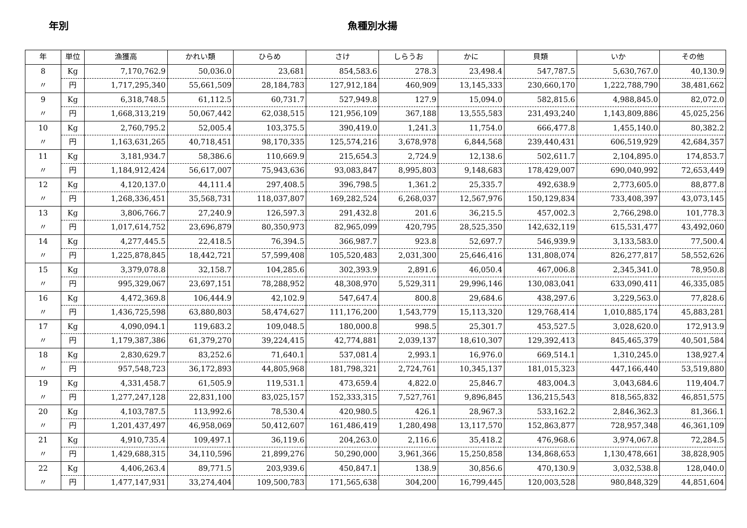年別 魚種別水揚
| 年 | 単位 | 漁獲高 | かれい類 | ひらめ | さけ | しらうお | かに | 貝類 | いか | その他 |
| --- | --- | --- | --- | --- | --- | --- | --- | --- | --- | --- |
| 8 | Kg | 7,170,762.9 | 50,036.0 | 23,681 | 854,583.6 | 278.3 | 23,498.4 | 547,787.5 | 5,630,767.0 | 40,130.9 |
| 〃 | 円 | 1,717,295,340 | 55,661,509 | 28,184,783 | 127,912,184 | 460,909 | 13,145,333 | 230,660,170 | 1,222,788,790 | 38,481,662 |
| 9 | Kg | 6,318,748.5 | 61,112.5 | 60,731.7 | 527,949.8 | 127.9 | 15,094.0 | 582,815.6 | 4,988,845.0 | 82,072.0 |
| 〃 | 円 | 1,668,313,219 | 50,067,442 | 62,038,515 | 121,956,109 | 367,188 | 13,555,583 | 231,493,240 | 1,143,809,886 | 45,025,256 |
| 10 | Kg | 2,760,795.2 | 52,005.4 | 103,375.5 | 390,419.0 | 1,241.3 | 11,754.0 | 666,477.8 | 1,455,140.0 | 80,382.2 |
| 〃 | 円 | 1,163,631,265 | 40,718,451 | 98,170,335 | 125,574,216 | 3,678,978 | 6,844,568 | 239,440,431 | 606,519,929 | 42,684,357 |
| 11 | Kg | 3,181,934.7 | 58,386.6 | 110,669.9 | 215,654.3 | 2,724.9 | 12,138.6 | 502,611.7 | 2,104,895.0 | 174,853.7 |
| 〃 | 円 | 1,184,912,424 | 56,617,007 | 75,943,636 | 93,083,847 | 8,995,803 | 9,148,683 | 178,429,007 | 690,040,992 | 72,653,449 |
| 12 | Kg | 4,120,137.0 | 44,111.4 | 297,408.5 | 396,798.5 | 1,361.2 | 25,335.7 | 492,638.9 | 2,773,605.0 | 88,877.8 |
| 〃 | 円 | 1,268,336,451 | 35,568,731 | 118,037,807 | 169,282,524 | 6,268,037 | 12,567,976 | 150,129,834 | 733,408,397 | 43,073,145 |
| 13 | Kg | 3,806,766.7 | 27,240.9 | 126,597.3 | 291,432.8 | 201.6 | 36,215.5 | 457,002.3 | 2,766,298.0 | 101,778.3 |
| 〃 | 円 | 1,017,614,752 | 23,696,879 | 80,350,973 | 82,965,099 | 420,795 | 28,525,350 | 142,632,119 | 615,531,477 | 43,492,060 |
| 14 | Kg | 4,277,445.5 | 22,418.5 | 76,394.5 | 366,987.7 | 923.8 | 52,697.7 | 546,939.9 | 3,133,583.0 | 77,500.4 |
| 〃 | 円 | 1,225,878,845 | 18,442,721 | 57,599,408 | 105,520,483 | 2,031,300 | 25,646,416 | 131,808,074 | 826,277,817 | 58,552,626 |
| 15 | Kg | 3,379,078.8 | 32,158.7 | 104,285.6 | 302,393.9 | 2,891.6 | 46,050.4 | 467,006.8 | 2,345,341.0 | 78,950.8 |
| 〃 | 円 | 995,329,067 | 23,697,151 | 78,288,952 | 48,308,970 | 5,529,311 | 29,996,146 | 130,083,041 | 633,090,411 | 46,335,085 |
| 16 | Kg | 4,472,369.8 | 106,444.9 | 42,102.9 | 547,647.4 | 800.8 | 29,684.6 | 438,297.6 | 3,229,563.0 | 77,828.6 |
| 〃 | 円 | 1,436,725,598 | 63,880,803 | 58,474,627 | 111,176,200 | 1,543,779 | 15,113,320 | 129,768,414 | 1,010,885,174 | 45,883,281 |
| 17 | Kg | 4,090,094.1 | 119,683.2 | 109,048.5 | 180,000.8 | 998.5 | 25,301.7 | 453,527.5 | 3,028,620.0 | 172,913.9 |
| 〃 | 円 | 1,179,387,386 | 61,379,270 | 39,224,415 | 42,774,881 | 2,039,137 | 18,610,307 | 129,392,413 | 845,465,379 | 40,501,584 |
| 18 | Kg | 2,830,629.7 | 83,252.6 | 71,640.1 | 537,081.4 | 2,993.1 | 16,976.0 | 669,514.1 | 1,310,245.0 | 138,927.4 |
| 〃 | 円 | 957,548,723 | 36,172,893 | 44,805,968 | 181,798,321 | 2,724,761 | 10,345,137 | 181,015,323 | 447,166,440 | 53,519,880 |
| 19 | Kg | 4,331,458.7 | 61,505.9 | 119,531.1 | 473,659.4 | 4,822.0 | 25,846.7 | 483,004.3 | 3,043,684.6 | 119,404.7 |
| 〃 | 円 | 1,277,247,128 | 22,831,100 | 83,025,157 | 152,333,315 | 7,527,761 | 9,896,845 | 136,215,543 | 818,565,832 | 46,851,575 |
| 20 | Kg | 4,103,787.5 | 113,992.6 | 78,530.4 | 420,980.5 | 426.1 | 28,967.3 | 533,162.2 | 2,846,362.3 | 81,366.1 |
| 〃 | 円 | 1,201,437,497 | 46,958,069 | 50,412,607 | 161,486,419 | 1,280,498 | 13,117,570 | 152,863,877 | 728,957,348 | 46,361,109 |
| 21 | Kg | 4,910,735.4 | 109,497.1 | 36,119.6 | 204,263.0 | 2,116.6 | 35,418.2 | 476,968.6 | 3,974,067.8 | 72,284.5 |
| 〃 | 円 | 1,429,688,315 | 34,110,596 | 21,899,276 | 50,290,000 | 3,961,366 | 15,250,858 | 134,868,653 | 1,130,478,661 | 38,828,905 |
| 22 | Kg | 4,406,263.4 | 89,771.5 | 203,939.6 | 450,847.1 | 138.9 | 30,856.6 | 470,130.9 | 3,032,538.8 | 128,040.0 |
| 〃 | 円 | 1,477,147,931 | 33,274,404 | 109,500,783 | 171,565,638 | 304,200 | 16,799,445 | 120,003,528 | 980,848,329 | 44,851,604 |